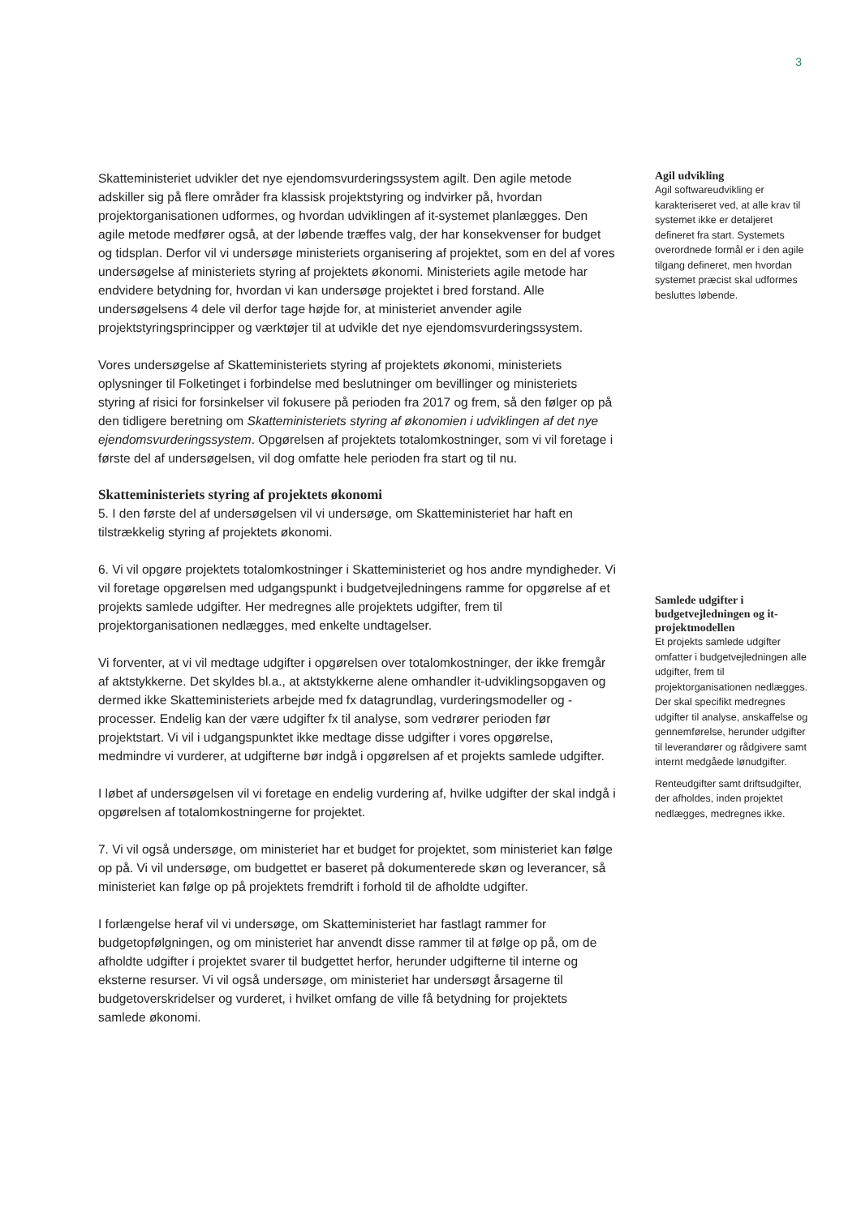3
Skatteministeriet udvikler det nye ejendomsvurderingssystem agilt. Den agile metode adskiller sig på flere områder fra klassisk projektstyring og indvirker på, hvordan projektorganisationen udformes, og hvordan udviklingen af it-systemet planlægges. Den agile metode medfører også, at der løbende træffes valg, der har konsekvenser for budget og tidsplan. Derfor vil vi undersøge ministeriets organisering af projektet, som en del af vores undersøgelse af ministeriets styring af projektets økonomi. Ministeriets agile metode har endvidere betydning for, hvordan vi kan undersøge projektet i bred forstand. Alle undersøgelsens 4 dele vil derfor tage højde for, at ministeriet anvender agile projektstyringsprincipper og værktøjer til at udvikle det nye ejendomsvurderingssystem.
Vores undersøgelse af Skatteministeriets styring af projektets økonomi, ministeriets oplysninger til Folketinget i forbindelse med beslutninger om bevillinger og ministeriets styring af risici for forsinkelser vil fokusere på perioden fra 2017 og frem, så den følger op på den tidligere beretning om Skatteministeriets styring af økonomien i udviklingen af det nye ejendomsvurderingssystem. Opgørelsen af projektets totalomkostninger, som vi vil foretage i første del af undersøgelsen, vil dog omfatte hele perioden fra start og til nu.
Skatteministeriets styring af projektets økonomi
5. I den første del af undersøgelsen vil vi undersøge, om Skatteministeriet har haft en tilstrækkelig styring af projektets økonomi.
6. Vi vil opgøre projektets totalomkostninger i Skatteministeriet og hos andre myndigheder. Vi vil foretage opgørelsen med udgangspunkt i budgetvejledningens ramme for opgørelse af et projekts samlede udgifter. Her medregnes alle projektets udgifter, frem til projektorganisationen nedlægges, med enkelte undtagelser.
Vi forventer, at vi vil medtage udgifter i opgørelsen over totalomkostninger, der ikke fremgår af aktstykkerne. Det skyldes bl.a., at aktstykkerne alene omhandler it-udviklingsopgaven og dermed ikke Skatteministeriets arbejde med fx datagrundlag, vurderingsmodeller og -processer. Endelig kan der være udgifter fx til analyse, som vedrører perioden før projektstart. Vi vil i udgangspunktet ikke medtage disse udgifter i vores opgørelse, medmindre vi vurderer, at udgifterne bør indgå i opgørelsen af et projekts samlede udgifter.
I løbet af undersøgelsen vil vi foretage en endelig vurdering af, hvilke udgifter der skal indgå i opgørelsen af totalomkostningerne for projektet.
7. Vi vil også undersøge, om ministeriet har et budget for projektet, som ministeriet kan følge op på. Vi vil undersøge, om budgettet er baseret på dokumenterede skøn og leverancer, så ministeriet kan følge op på projektets fremdrift i forhold til de afholdte udgifter.
I forlængelse heraf vil vi undersøge, om Skatteministeriet har fastlagt rammer for budgetopfølgningen, og om ministeriet har anvendt disse rammer til at følge op på, om de afholdte udgifter i projektet svarer til budgettet herfor, herunder udgifterne til interne og eksterne resurser. Vi vil også undersøge, om ministeriet har undersøgt årsagerne til budgetoverskridelser og vurderet, i hvilket omfang de ville få betydning for projektets samlede økonomi.
Agil udvikling
Agil softwareudvikling er karakteriseret ved, at alle krav til systemet ikke er detaljeret defineret fra start. Systemets overordnede formål er i den agile tilgang defineret, men hvordan systemet præcist skal udformes besluttes løbende.
Samlede udgifter i budgetvejledningen og it-projektmodellen
Et projekts samlede udgifter omfatter i budgetvejledningen alle udgifter, frem til projektorganisationen nedlægges. Der skal specifikt medregnes udgifter til analyse, anskaffelse og gennemførelse, herunder udgifter til leverandører og rådgivere samt internt medgåede lønudgifter.
Renteudgifter samt driftsudgifter, der afholdes, inden projektet nedlægges, medregnes ikke.